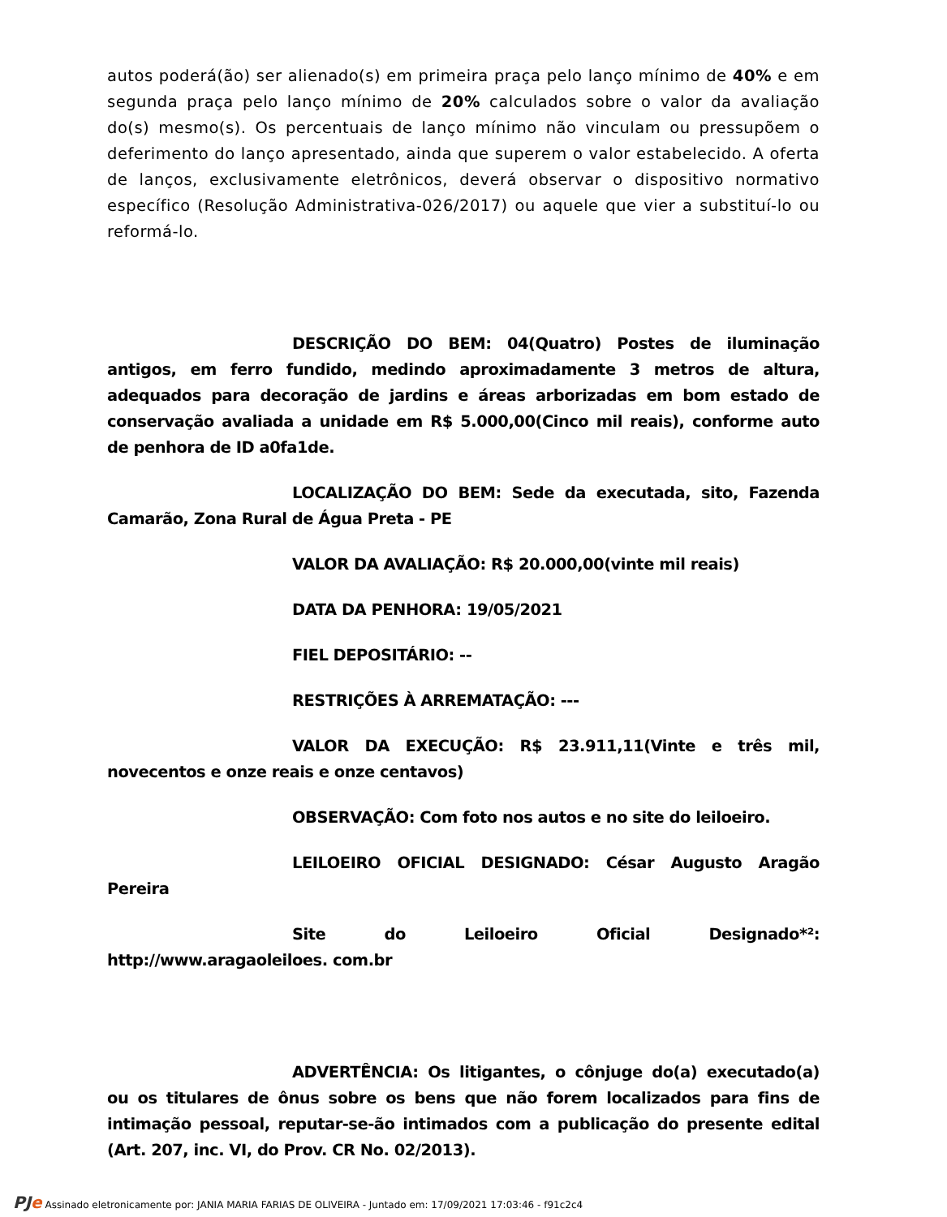autos poderá(ão) ser alienado(s) em primeira praça pelo lanço mínimo de 40% e em segunda praça pelo lanço mínimo de 20% calculados sobre o valor da avaliação do(s) mesmo(s). Os percentuais de lanço mínimo não vinculam ou pressupõem o deferimento do lanço apresentado, ainda que superem o valor estabelecido. A oferta de lanços, exclusivamente eletrônicos, deverá observar o dispositivo normativo específico (Resolução Administrativa-026/2017) ou aquele que vier a substituí-lo ou reformá-lo.
DESCRIÇÃO DO BEM: 04(Quatro) Postes de iluminação antigos, em ferro fundido, medindo aproximadamente 3 metros de altura, adequados para decoração de jardins e áreas arborizadas em bom estado de conservação avaliada a unidade em R$ 5.000,00(Cinco mil reais), conforme auto de penhora de ID a0fa1de.
LOCALIZAÇÃO DO BEM: Sede da executada, sito, Fazenda Camarão, Zona Rural de Água Preta - PE
VALOR DA AVALIAÇÃO: R$ 20.000,00(vinte mil reais)
DATA DA PENHORA: 19/05/2021
FIEL DEPOSITÁRIO: --
RESTRIÇÕES À ARREMATAÇÃO: ---
VALOR DA EXECUÇÃO: R$ 23.911,11(Vinte e três mil, novecentos e onze reais e onze centavos)
OBSERVAÇÃO: Com foto nos autos e no site do leiloeiro.
LEILOEIRO OFICIAL DESIGNADO: César Augusto Aragão Pereira
Site do Leiloeiro Oficial Designado*²: http://www.aragaoleiloes. com.br
ADVERTÊNCIA: Os litigantes, o cônjuge do(a) executado(a) ou os titulares de ônus sobre os bens que não forem localizados para fins de intimação pessoal, reputar-se-ão intimados com a publicação do presente edital (Art. 207, inc. VI, do Prov. CR No. 02/2013).
PJe Assinado eletronicamente por: JANIA MARIA FARIAS DE OLIVEIRA - Juntado em: 17/09/2021 17:03:46 - f91c2c4